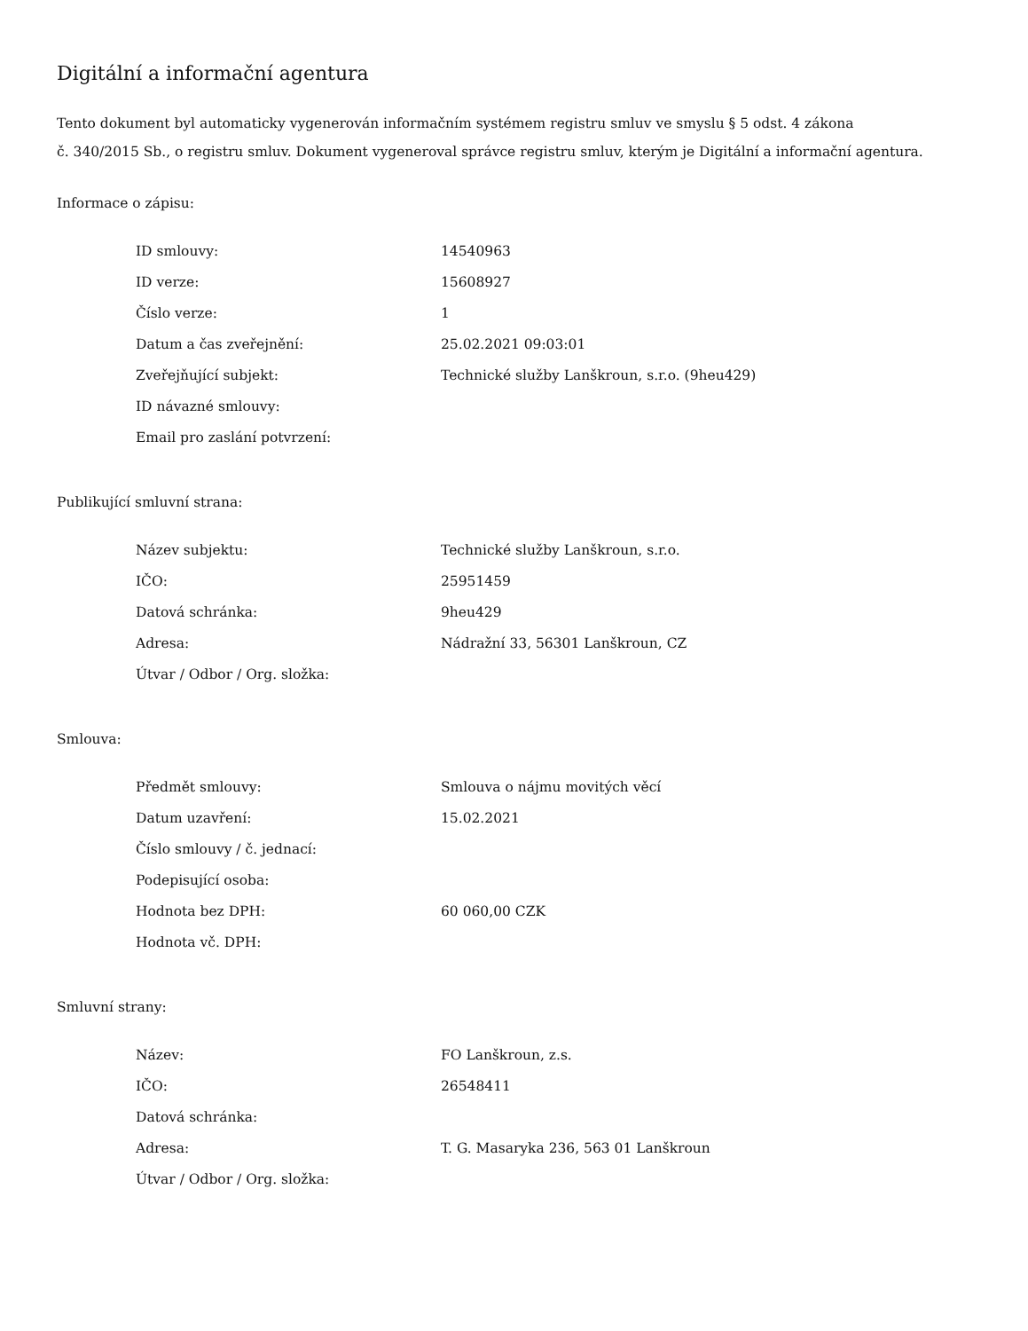Digitální a informační agentura
Tento dokument byl automaticky vygenerován informačním systémem registru smluv ve smyslu § 5 odst. 4 zákona
č. 340/2015 Sb., o registru smluv. Dokument vygeneroval správce registru smluv, kterým je Digitální a informační agentura.
Informace o zápisu:
| ID smlouvy: | 14540963 |
| ID verze: | 15608927 |
| Číslo verze: | 1 |
| Datum a čas zveřejnění: | 25.02.2021 09:03:01 |
| Zveřejňující subjekt: | Technické služby Lanškroun, s.r.o. (9heu429) |
| ID návazné smlouvy: | |
| Email pro zaslání potvrzení: | |
Publikující smluvní strana:
| Název subjektu: | Technické služby Lanškroun, s.r.o. |
| IČO: | 25951459 |
| Datová schránka: | 9heu429 |
| Adresa: | Nádražní 33, 56301 Lanškroun, CZ |
| Útvar / Odbor / Org. složka: | |
Smlouva:
| Předmět smlouvy: | Smlouva o nájmu movitých věcí |
| Datum uzavření: | 15.02.2021 |
| Číslo smlouvy / č. jednací: | |
| Podepisující osoba: | |
| Hodnota bez DPH: | 60 060,00 CZK |
| Hodnota vč. DPH: | |
Smluvní strany:
| Název: | FO Lanškroun, z.s. |
| IČO: | 26548411 |
| Datová schránka: | |
| Adresa: | T. G. Masaryka 236, 563 01 Lanškroun |
| Útvar / Odbor / Org. složka: | |